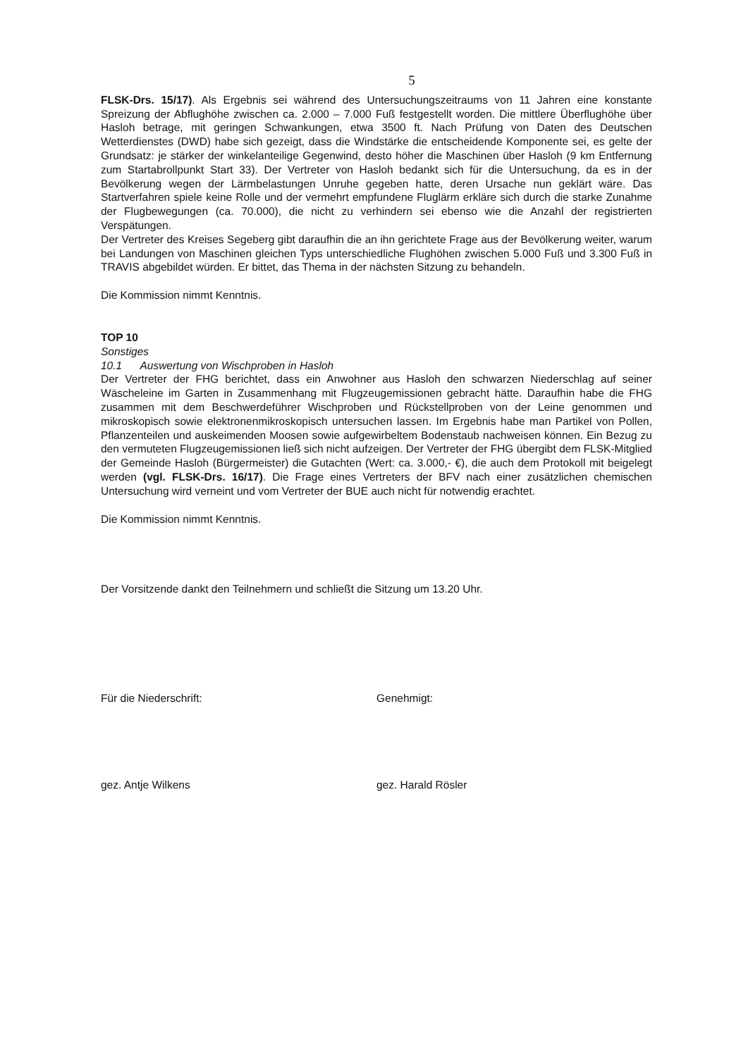5
FLSK-Drs. 15/17). Als Ergebnis sei während des Untersuchungszeitraums von 11 Jahren eine konstante Spreizung der Abflughöhe zwischen ca. 2.000 – 7.000 Fuß festgestellt worden. Die mittlere Überflughöhe über Hasloh betrage, mit geringen Schwankungen, etwa 3500 ft. Nach Prüfung von Daten des Deutschen Wetterdienstes (DWD) habe sich gezeigt, dass die Windstärke die entscheidende Komponente sei, es gelte der Grundsatz: je stärker der winkelanteilige Gegenwind, desto höher die Maschinen über Hasloh (9 km Entfernung zum Startabrollpunkt Start 33). Der Vertreter von Hasloh bedankt sich für die Untersuchung, da es in der Bevölkerung wegen der Lärmbelastungen Unruhe gegeben hatte, deren Ursache nun geklärt wäre. Das Startverfahren spiele keine Rolle und der vermehrt empfundene Fluglärm erkläre sich durch die starke Zunahme der Flugbewegungen (ca. 70.000), die nicht zu verhindern sei ebenso wie die Anzahl der registrierten Verspätungen.
Der Vertreter des Kreises Segeberg gibt daraufhin die an ihn gerichtete Frage aus der Bevölkerung weiter, warum bei Landungen von Maschinen gleichen Typs unterschiedliche Flughöhen zwischen 5.000 Fuß und 3.300 Fuß in TRAVIS abgebildet würden. Er bittet, das Thema in der nächsten Sitzung zu behandeln.
Die Kommission nimmt Kenntnis.
TOP 10
Sonstiges
10.1 Auswertung von Wischproben in Hasloh
Der Vertreter der FHG berichtet, dass ein Anwohner aus Hasloh den schwarzen Niederschlag auf seiner Wäscheleine im Garten in Zusammenhang mit Flugzeugemissionen gebracht hätte. Daraufhin habe die FHG zusammen mit dem Beschwerdeführer Wischproben und Rückstellproben von der Leine genommen und mikroskopisch sowie elektronenmikroskopisch untersuchen lassen. Im Ergebnis habe man Partikel von Pollen, Pflanzenteilen und auskeimenden Moosen sowie aufgewirbeltem Bodenstaub nachweisen können. Ein Bezug zu den vermuteten Flugzeugemissionen ließ sich nicht aufzeigen. Der Vertreter der FHG übergibt dem FLSK-Mitglied der Gemeinde Hasloh (Bürgermeister) die Gutachten (Wert: ca. 3.000,- €), die auch dem Protokoll mit beigelegt werden (vgl. FLSK-Drs. 16/17). Die Frage eines Vertreters der BFV nach einer zusätzlichen chemischen Untersuchung wird verneint und vom Vertreter der BUE auch nicht für notwendig erachtet.
Die Kommission nimmt Kenntnis.
Der Vorsitzende dankt den Teilnehmern und schließt die Sitzung um 13.20 Uhr.
Für die Niederschrift: Genehmigt:
gez. Antje Wilkens gez. Harald Rösler